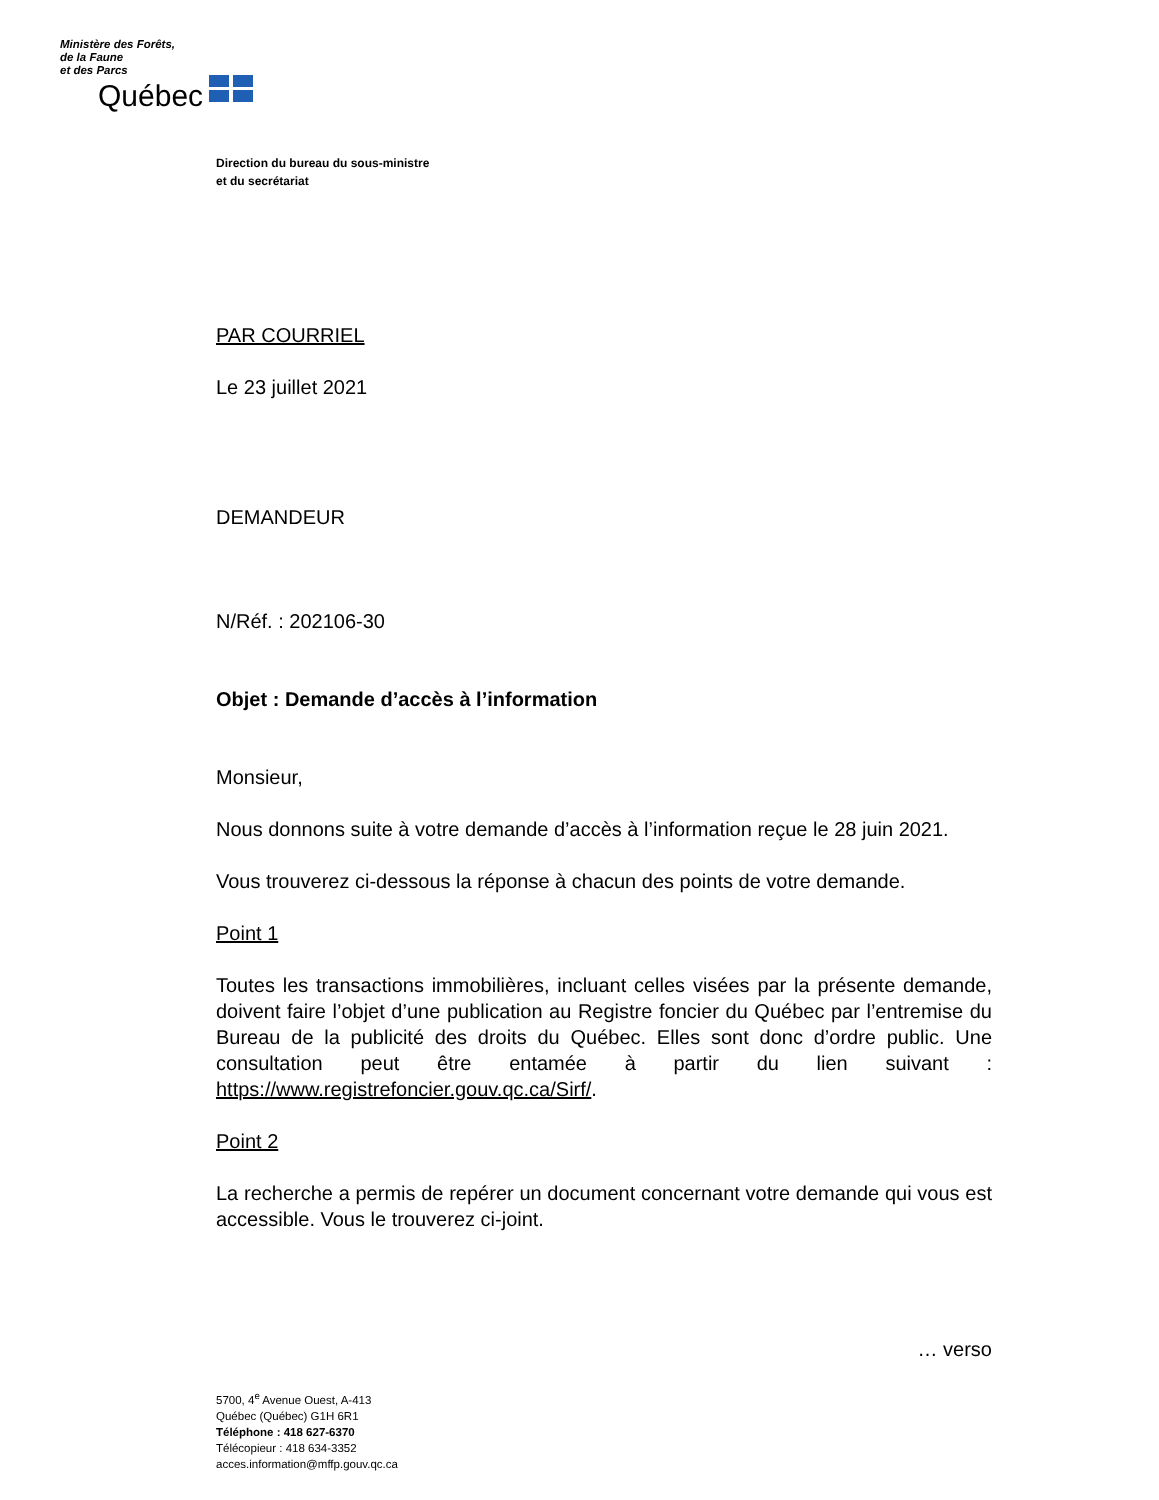Ministère des Forêts,
de la Faune
et des Parcs
Québec
Direction du bureau du sous-ministre
et du secrétariat
PAR COURRIEL
Le 23 juillet 2021
DEMANDEUR
N/Réf. : 202106-30
Objet : Demande d’accès à l’information
Monsieur,
Nous donnons suite à votre demande d’accès à l’information reçue le 28 juin 2021.
Vous trouverez ci-dessous la réponse à chacun des points de votre demande.
Point 1
Toutes les transactions immobilières, incluant celles visées par la présente demande, doivent faire l’objet d’une publication au Registre foncier du Québec par l’entremise du Bureau de la publicité des droits du Québec. Elles sont donc d’ordre public. Une consultation peut être entamée à partir du lien suivant : https://www.registrefoncier.gouv.qc.ca/Sirf/.
Point 2
La recherche a permis de repérer un document concernant votre demande qui vous est accessible. Vous le trouverez ci-joint.
… verso
5700, 4<sup>e</sup> Avenue Ouest, A-413
Québec (Québec) G1H 6R1
Téléphone : 418 627-6370
Télécopieur : 418 634-3352
acces.information@mffp.gouv.qc.ca